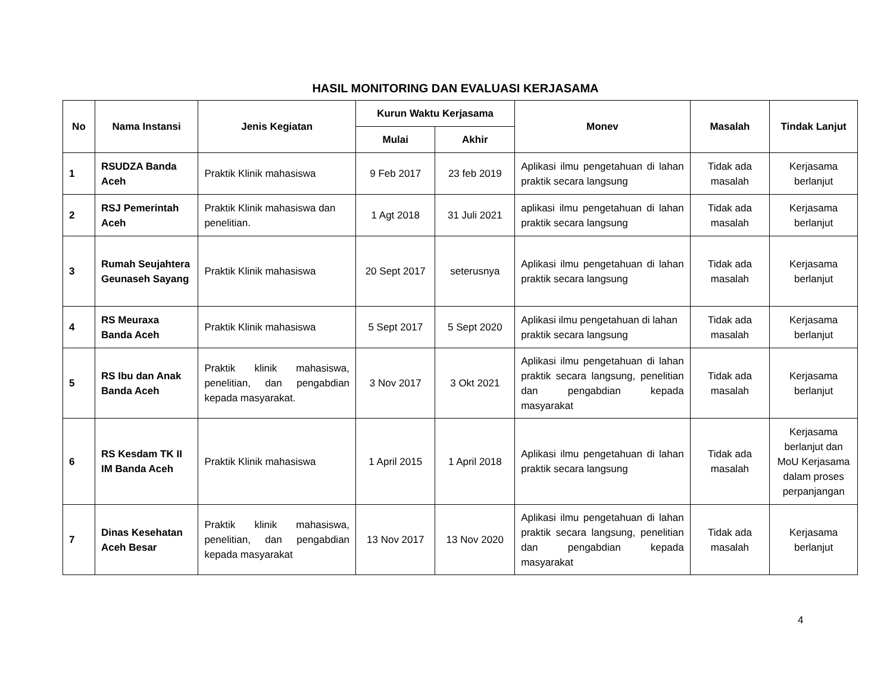HASIL MONITORING DAN EVALUASI KERJASAMA
| No | Nama Instansi | Jenis Kegiatan | Kurun Waktu Kerjasama | | Monev | Masalah | Tindak Lanjut |
| --- | --- | --- | --- | --- | --- | --- | --- |
| | | | Mulai | Akhir | | | |
| 1 | RSUDZA Banda Aceh | Praktik Klinik mahasiswa | 9 Feb 2017 | 23 feb 2019 | Aplikasi ilmu pengetahuan di lahan praktik secara langsung | Tidak ada masalah | Kerjasama berlanjut |
| 2 | RSJ Pemerintah Aceh | Praktik Klinik mahasiswa dan penelitian. | 1 Agt 2018 | 31 Juli 2021 | aplikasi ilmu pengetahuan di lahan praktik secara langsung | Tidak ada masalah | Kerjasama berlanjut |
| 3 | Rumah Seujahtera Geunaseh Sayang | Praktik Klinik mahasiswa | 20 Sept 2017 | seterusnya | Aplikasi ilmu pengetahuan di lahan praktik secara langsung | Tidak ada masalah | Kerjasama berlanjut |
| 4 | RS Meuraxa Banda Aceh | Praktik Klinik mahasiswa | 5 Sept 2017 | 5 Sept 2020 | Aplikasi ilmu pengetahuan di lahan praktik secara langsung | Tidak ada masalah | Kerjasama berlanjut |
| 5 | RS Ibu dan Anak Banda Aceh | Praktik klinik mahasiswa, penelitian, dan pengabdian kepada masyarakat. | 3 Nov 2017 | 3 Okt 2021 | Aplikasi ilmu pengetahuan di lahan praktik secara langsung, penelitian dan pengabdian kepada masyarakat | Tidak ada masalah | Kerjasama berlanjut |
| 6 | RS Kesdam TK II IM Banda Aceh | Praktik Klinik mahasiswa | 1 April 2015 | 1 April 2018 | Aplikasi ilmu pengetahuan di lahan praktik secara langsung | Tidak ada masalah | Kerjasama berlanjut dan MoU Kerjasama dalam proses perpanjangan |
| 7 | Dinas Kesehatan Aceh Besar | Praktik klinik mahasiswa, penelitian, dan pengabdian kepada masyarakat | 13 Nov 2017 | 13 Nov 2020 | Aplikasi ilmu pengetahuan di lahan praktik secara langsung, penelitian dan pengabdian kepada masyarakat | Tidak ada masalah | Kerjasama berlanjut |
4